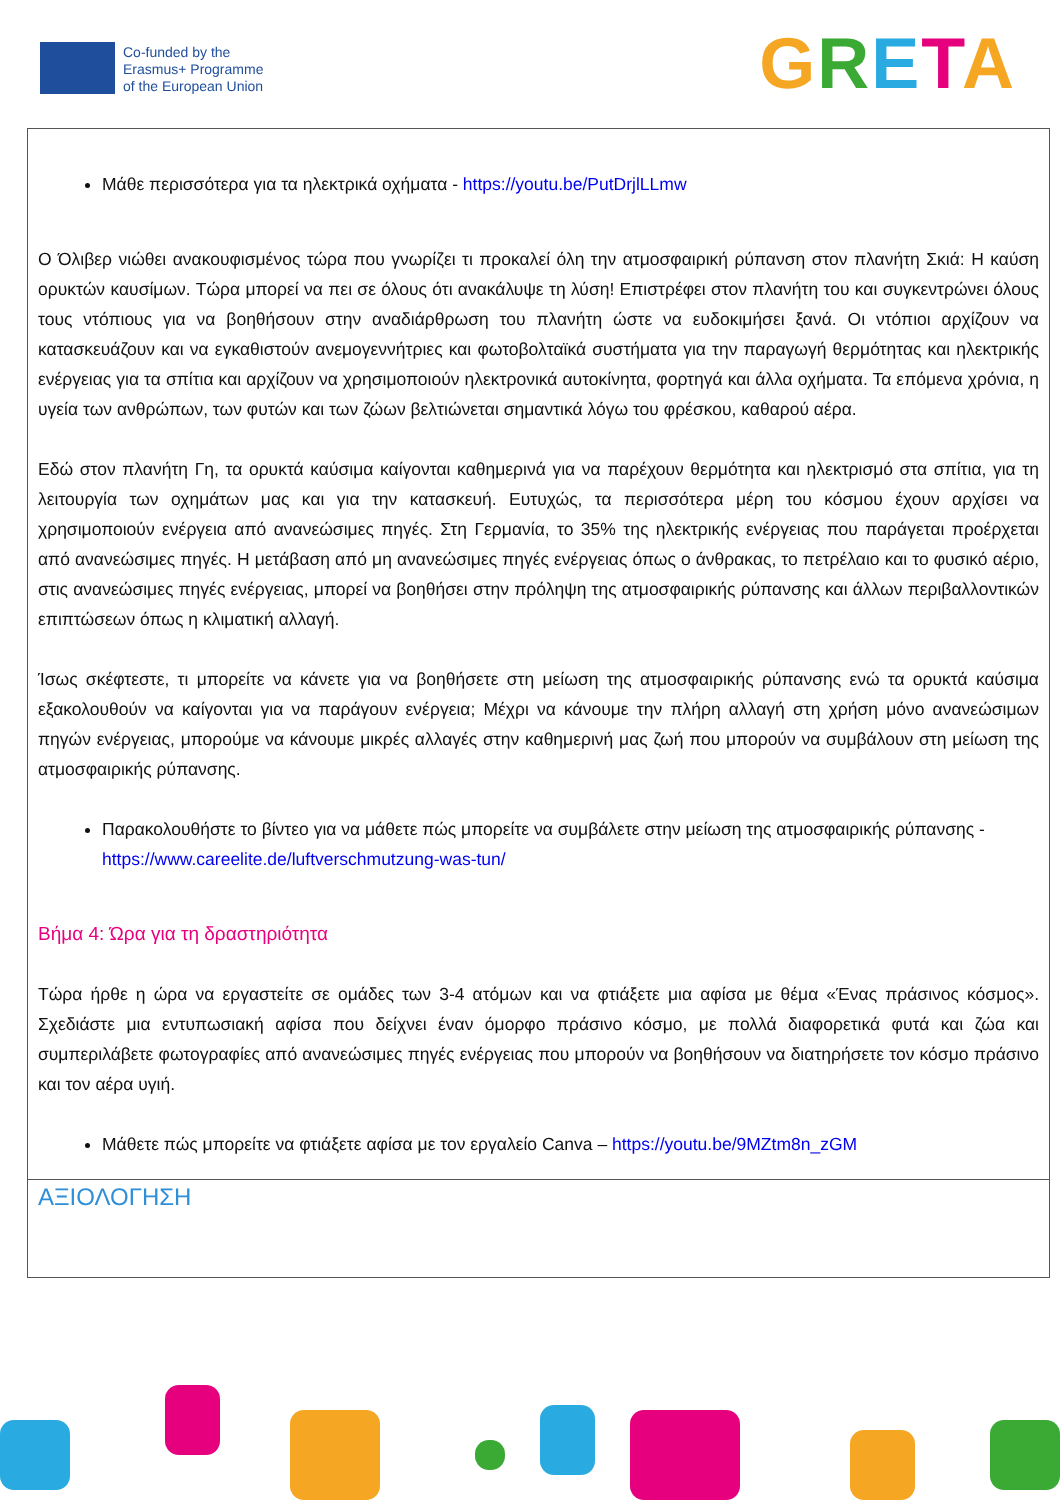Co-funded by the
Erasmus+ Programme
of the European Union
GRETA
| Μάθε περισσότερα για τα ηλεκτρικά οχήματα - https://youtu.be/PutDrjlLLmw Ο Όλιβερ νιώθει ανακουφισμένος τώρα που γνωρίζει τι προκαλεί όλη την ατμοσφαιρική ρύπανση στον πλανήτη Σκιά: Η καύση ορυκτών καυσίμων. Τώρα μπορεί να πει σε όλους ότι ανακάλυψε τη λύση! Επιστρέφει στον πλανήτη του και συγκεντρώνει όλους τους ντόπιους για να βοηθήσουν στην αναδιάρθρωση του πλανήτη ώστε να ευδοκιμήσει ξανά. Οι ντόπιοι αρχίζουν να κατασκευάζουν και να εγκαθιστούν ανεμογεννήτριες και φωτοβολταϊκά συστήματα για την παραγωγή θερμότητας και ηλεκτρικής ενέργειας για τα σπίτια και αρχίζουν να χρησιμοποιούν ηλεκτρονικά αυτοκίνητα, φορτηγά και άλλα οχήματα. Τα επόμενα χρόνια, η υγεία των ανθρώπων, των φυτών και των ζώων βελτιώνεται σημαντικά λόγω του φρέσκου, καθαρού αέρα. Εδώ στον πλανήτη Γη, τα ορυκτά καύσιμα καίγονται καθημερινά για να παρέχουν θερμότητα και ηλεκτρισμό στα σπίτια, για τη λειτουργία των οχημάτων μας και για την κατασκευή. Ευτυχώς, τα περισσότερα μέρη του κόσμου έχουν αρχίσει να χρησιμοποιούν ενέργεια από ανανεώσιμες πηγές. Στη Γερμανία, το 35% της ηλεκτρικής ενέργειας που παράγεται προέρχεται από ανανεώσιμες πηγές. Η μετάβαση από μη ανανεώσιμες πηγές ενέργειας όπως ο άνθρακας, το πετρέλαιο και το φυσικό αέριο, στις ανανεώσιμες πηγές ενέργειας, μπορεί να βοηθήσει στην πρόληψη της ατμοσφαιρικής ρύπανσης και άλλων περιβαλλοντικών επιπτώσεων όπως η κλιματική αλλαγή. Ίσως σκέφτεστε, τι μπορείτε να κάνετε για να βοηθήσετε στη μείωση της ατμοσφαιρικής ρύπανσης ενώ τα ορυκτά καύσιμα εξακολουθούν να καίγονται για να παράγουν ενέργεια; Μέχρι να κάνουμε την πλήρη αλλαγή στη χρήση μόνο ανανεώσιμων πηγών ενέργειας, μπορούμε να κάνουμε μικρές αλλαγές στην καθημερινή μας ζωή που μπορούν να συμβάλουν στη μείωση της ατμοσφαιρικής ρύπανσης. Παρακολουθήστε το βίντεο για να μάθετε πώς μπορείτε να συμβάλετε στην μείωση της ατμοσφαιρικής ρύπανσης - https://www.careelite.de/luftverschmutzung-was-tun/ Βήμα 4: Ώρα για τη δραστηριότητα Τώρα ήρθε η ώρα να εργαστείτε σε ομάδες των 3-4 ατόμων και να φτιάξετε μια αφίσα με θέμα «Ένας πράσινος κόσμος». Σχεδιάστε μια εντυπωσιακή αφίσα που δείχνει έναν όμορφο πράσινο κόσμο, με πολλά διαφορετικά φυτά και ζώα και συμπεριλάβετε φωτογραφίες από ανανεώσιμες πηγές ενέργειας που μπορούν να βοηθήσουν να διατηρήσετε τον κόσμο πράσινο και τον αέρα υγιή. Μάθετε πώς μπορείτε να φτιάξετε αφίσα με τον εργαλείο Canva – https://youtu.be/9MZtm8n_zGM |
| ΑΞΙΟΛΟΓΗΣΗ |